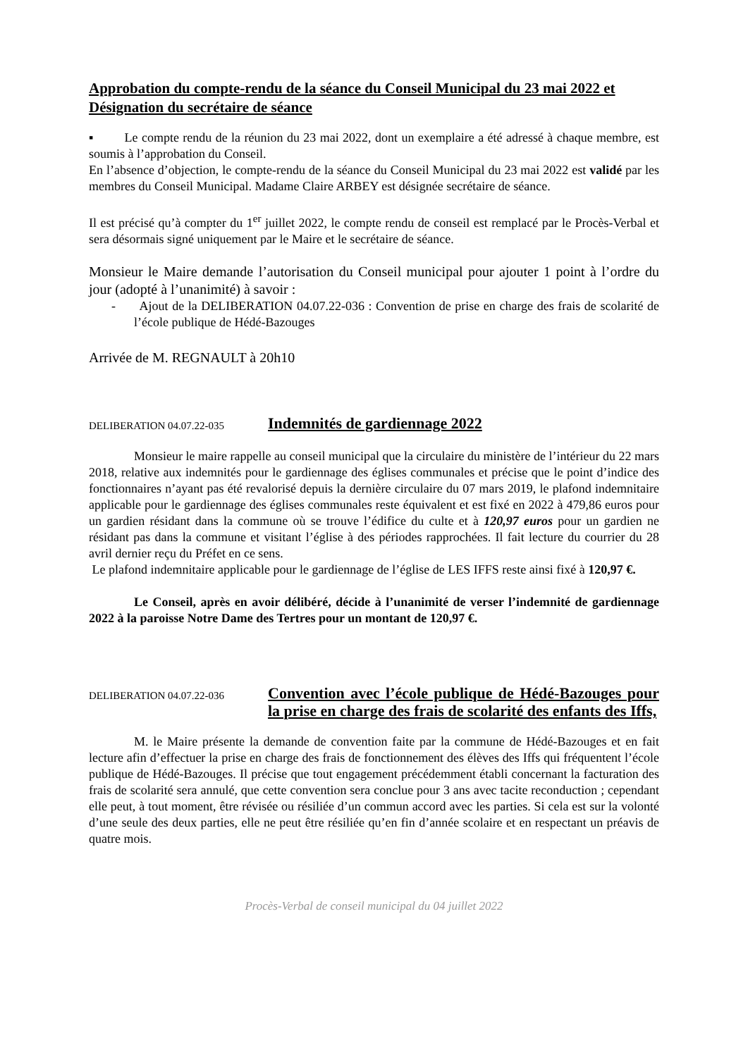Approbation du compte-rendu de la séance du Conseil Municipal du 23 mai 2022 et Désignation du secrétaire de séance
▪ Le compte rendu de la réunion du 23 mai 2022, dont un exemplaire a été adressé à chaque membre, est soumis à l’approbation du Conseil.
En l’absence d’objection, le compte-rendu de la séance du Conseil Municipal du 23 mai 2022 est validé par les membres du Conseil Municipal. Madame Claire ARBEY est désignée secrétaire de séance.
Il est précisé qu’à compter du 1<sup>er</sup> juillet 2022, le compte rendu de conseil est remplacé par le Procès-Verbal et sera désormais signé uniquement par le Maire et le secrétaire de séance.
Monsieur le Maire demande l’autorisation du Conseil municipal pour ajouter 1 point à l’ordre du jour (adopté à l’unanimité) à savoir :
- Ajout de la DELIBERATION 04.07.22-036 : Convention de prise en charge des frais de scolarité de l’école publique de Hédé-Bazouges
Arrivée de M. REGNAULT à 20h10
DELIBERATION 04.07.22-035
Indemnités de gardiennage 2022
Monsieur le maire rappelle au conseil municipal que la circulaire du ministère de l’intérieur du 22 mars 2018, relative aux indemnités pour le gardiennage des églises communales et précise que le point d’indice des fonctionnaires n’ayant pas été revalorisé depuis la dernière circulaire du 07 mars 2019, le plafond indemnitaire applicable pour le gardiennage des églises communales reste équivalent et est fixé en 2022 à 479,86 euros pour un gardien résidant dans la commune où se trouve l’édifice du culte et à 120,97 euros pour un gardien ne résidant pas dans la commune et visitant l’église à des périodes rapprochées. Il fait lecture du courrier du 28 avril dernier reçu du Préfet en ce sens.
Le plafond indemnitaire applicable pour le gardiennage de l’église de LES IFFS reste ainsi fixé à 120,97 €.
Le Conseil, après en avoir délibéré, décide à l’unanimité de verser l’indemnité de gardiennage 2022 à la paroisse Notre Dame des Tertres pour un montant de 120,97 €.
DELIBERATION 04.07.22-036
Convention avec l’école publique de Hédé-Bazouges pour la prise en charge des frais de scolarité des enfants des Iffs,
M. le Maire présente la demande de convention faite par la commune de Hédé-Bazouges et en fait lecture afin d’effectuer la prise en charge des frais de fonctionnement des élèves des Iffs qui fréquentent l’école publique de Hédé-Bazouges. Il précise que tout engagement précédemment établi concernant la facturation des frais de scolarité sera annulé, que cette convention sera conclue pour 3 ans avec tacite reconduction ; cependant elle peut, à tout moment, être révisée ou résiliée d’un commun accord avec les parties. Si cela est sur la volonté d’une seule des deux parties, elle ne peut être résiliée qu’en fin d’année scolaire et en respectant un préavis de quatre mois.
Procès-Verbal de conseil municipal du 04 juillet 2022